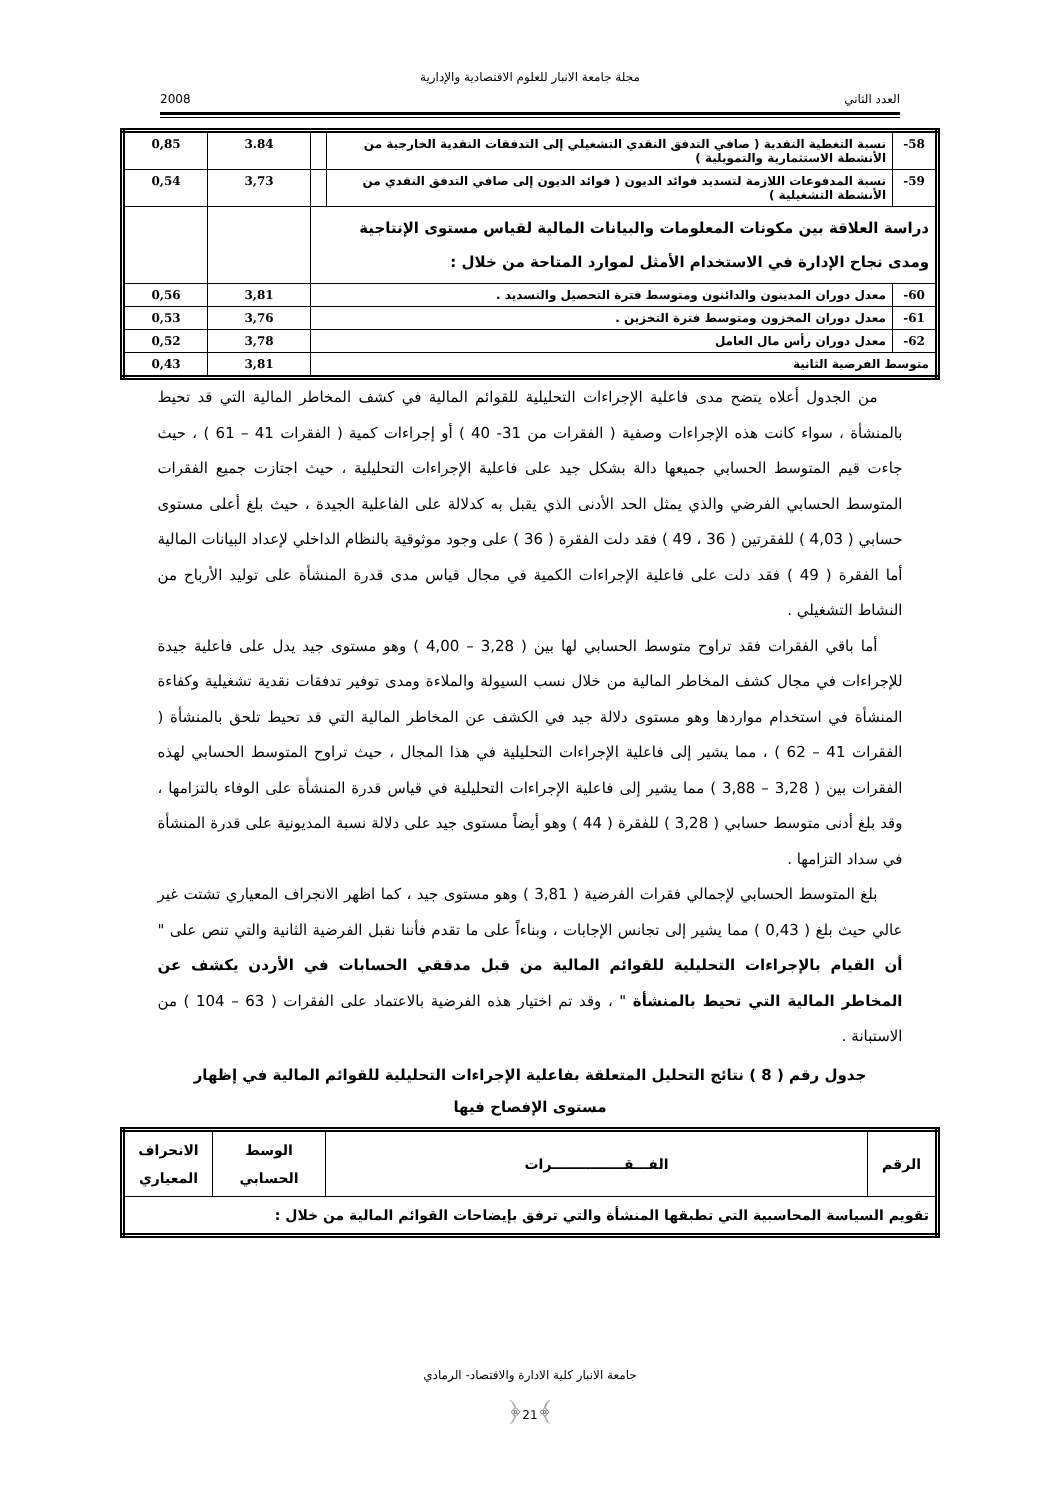مجلة جامعة الانبار للعلوم الاقتصادية والإدارية
العدد الثاني 2008
| -58 | نسبة التغطية النقدية ( صافي التدفق النقدي التشغيلي إلى التدفقات النقدية الخارجية من الأنشطة الاستثمارية والتمويلية ) | | 3.84 | 0,85 |
| -59 | نسبة المدفوعات اللازمة لتسديد فوائد الديون ( فوائد الديون إلى صافي التدفق النقدي من الأنشطة التشغيلية ) | | 3,73 | 0,54 |
| دراسة العلاقة بين مكونات المعلومات والبيانات المالية لقياس مستوى الإنتاجية ومدى نجاح الإدارة في الاستخدام الأمثل لموارد المتاحة من خلال : | | | | |
| -60 | معدل دوران المدينون والدائنون ومتوسط فترة التحصيل والتسديد . | | 3,81 | 0,56 |
| -61 | معدل دوران المخزون ومتوسط فترة التخزين . | | 3,76 | 0,53 |
| -62 | معدل دوران رأس مال العامل | | 3,78 | 0,52 |
| متوسط الفرضية الثانية | | | 3,81 | 0,43 |
من الجدول أعلاه يتضح مدى فاعلية الإجراءات التحليلية للقوائم المالية في كشف المخاطر المالية التي قد تحيط بالمنشأة ، سواء كانت هذه الإجراءات وصفية ( الفقرات من 31- 40 ) أو إجراءات كمية ( الفقرات 41 – 61 ) ، حيث جاءت قيم المتوسط الحسابي جميعها دالة بشكل جيد على فاعلية الإجراءات التحليلية ، حيث اجتازت جميع الفقرات المتوسط الحسابي الفرضي والذي يمثل الحد الأدنى الذي يقبل به كدلالة على الفاعلية الجيدة ، حيث بلغ أعلى مستوى حسابي ( 4,03 ) للفقرتين ( 36 ، 49 ) فقد دلت الفقرة ( 36 ) على وجود موثوقية بالنظام الداخلي لإعداد البيانات المالية أما الفقرة ( 49 ) فقد دلت على فاعلية الإجراءات الكمية في مجال قياس مدى قدرة المنشأة على توليد الأرباح من النشاط التشغيلي .
أما باقي الفقرات فقد تراوح متوسط الحسابي لها بين ( 3,28 – 4,00 ) وهو مستوى جيد يدل على فاعلية جيدة للإجراءات في مجال كشف المخاطر المالية من خلال نسب السيولة والملاءة ومدى توفير تدفقات نقدية تشغيلية وكفاءة المنشأة في استخدام مواردها وهو مستوى دلالة جيد في الكشف عن المخاطر المالية التي قد تحيط تلحق بالمنشأة ( الفقرات 41 – 62 ) ، مما يشير إلى فاعلية الإجراءات التحليلية في هذا المجال ، حيث تراوح المتوسط الحسابي لهذه الفقرات بين ( 3,28 – 3,88 ) مما يشير إلى فاعلية الإجراءات التحليلية في قياس قدرة المنشأة على الوفاء بالتزامها ، وقد بلغ أدنى متوسط حسابي ( 3,28 ) للفقرة ( 44 ) وهو أيضاً مستوى جيد على دلالة نسبة المديونية على قدرة المنشأة في سداد التزامها .
بلغ المتوسط الحسابي لإجمالي فقرات الفرضية ( 3,81 ) وهو مستوى جيد ، كما اظهر الانجراف المعياري تشتت غير عالي حيث بلغ ( 0,43 ) مما يشير إلى تجانس الإجابات ، وبناءاً على ما تقدم فأننا نقبل الفرضية الثانية والتي تنص على " أن القيام بالإجراءات التحليلية للقوائم المالية من قبل مدققي الحسابات في الأردن يكشف عن المخاطر المالية التي تحيط بالمنشأة " ، وقد تم اختيار هذه الفرضية بالاعتماد على الفقرات ( 63 – 104 ) من الاستبانة .
جدول رقم ( 8 ) نتائج التحليل المتعلقة بفاعلية الإجراءات التحليلية للقوائم المالية في إظهار مستوى الإفصاح فيها
| الرقم | الفـــقـــــــــــــــرات | الوسط الحسابي | الانحراف المعياري |
| --- | --- | --- | --- |
| تقويم السياسة المحاسبية التي تطبقها المنشأة والتي ترفق بإيضاحات القوائم المالية من خلال : | | | |
جامعة الانبار كلية الادارة والاقتصاد- الرمادي
﴾21﴿